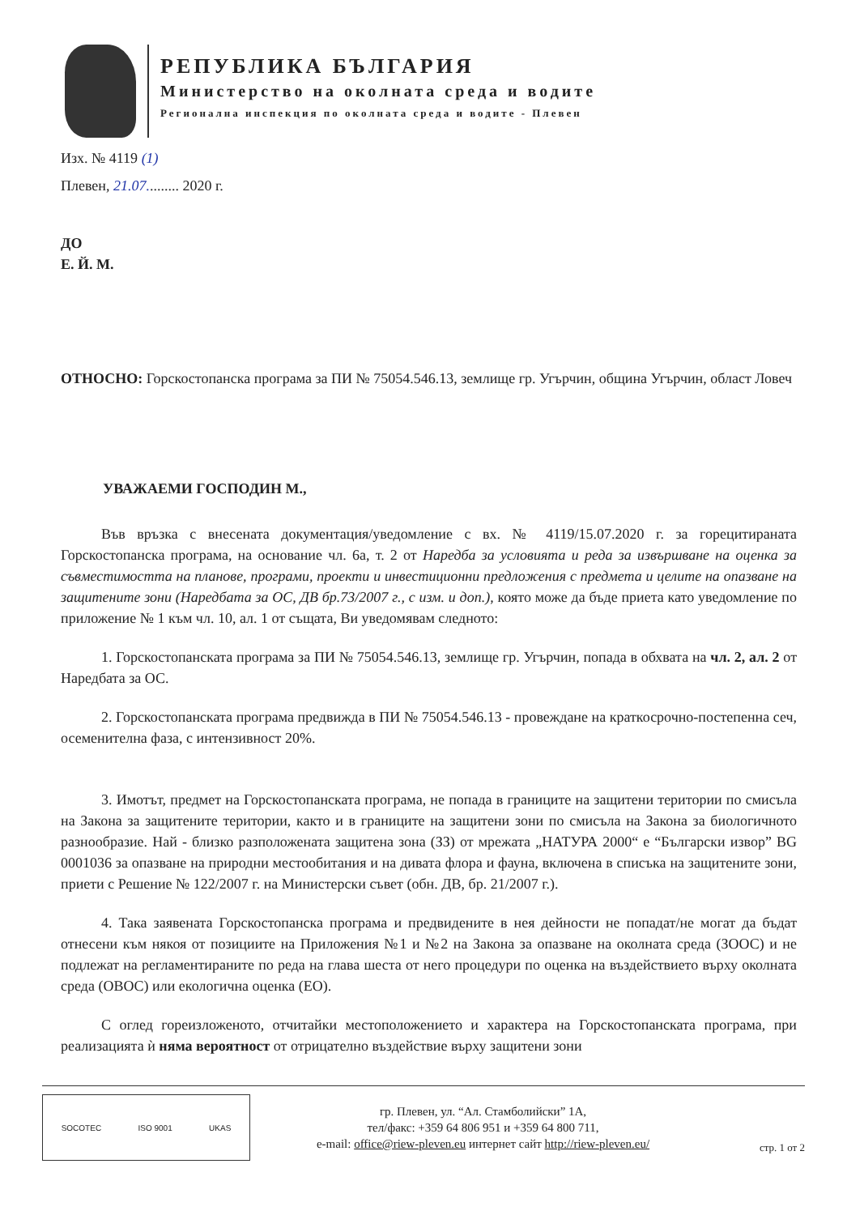РЕПУБЛИКА БЪЛГАРИЯ
Министерство на околната среда и водите
Регионална инспекция по околната среда и водите - Плевен
Изх. № 4119 (1)
Плевен, 21.07......... 2020 г.
ДО
Е. Й. М.
ОТНОСНО: Горскостопанска програма за ПИ № 75054.546.13, землище гр. Угърчин, община Угърчин, област Ловеч
УВАЖАЕМИ ГОСПОДИН М.,
Във връзка с внесената документация/уведомление с вх. № 4119/15.07.2020 г. за горецитираната Горскостопанска програма, на основание чл. 6а, т. 2 от Наредба за условията и реда за извършване на оценка за съвместимостта на планове, програми, проекти и инвестиционни предложения с предмета и целите на опазване на защитените зони (Наредбата за ОС, ДВ бр.73/2007 г., с изм. и доп.), която може да бъде приета като уведомление по приложение № 1 към чл. 10, ал. 1 от същата, Ви уведомявам следното:
1. Горскостопанската програма за ПИ № 75054.546.13, землище гр. Угърчин, попада в обхвата на чл. 2, ал. 2 от Наредбата за ОС.
2. Горскостопанската програма предвижда в ПИ № 75054.546.13 - провеждане на краткосрочно-постепенна сеч, осеменителна фаза, с интензивност 20%.
3. Имотът, предмет на Горскостопанската програма, не попада в границите на защитени територии по смисъла на Закона за защитените територии, както и в границите на защитени зони по смисъла на Закона за биологичното разнообразие. Най - близко разположената защитена зона (ЗЗ) от мрежата „НАТУРА 2000“ е “Български извор” BG 0001036 за опазване на природни местообитания и на дивата флора и фауна, включена в списъка на защитените зони, приети с Решение № 122/2007 г. на Министерски съвет (обн. ДВ, бр. 21/2007 г.).
4. Така заявената Горскостопанска програма и предвидените в нея дейности не попадат/не могат да бъдат отнесени към някоя от позициите на Приложения №1 и №2 на Закона за опазване на околната среда (ЗООС) и не подлежат на регламентираните по реда на глава шеста от него процедури по оценка на въздействието върху околната среда (ОВОС) или екологична оценка (ЕО).
С оглед гореизложеното, отчитайки местоположението и характера на Горскостопанската програма, при реализацията ѝ няма вероятност от отрицателно въздействие върху защитени зони
SOCOTEC ISO 9001 UKAS
гр. Плевен, ул. “Ал. Стамболийски” 1А,
тел/факс: +359 64 806 951 и +359 64 800 711,
e-mail: office@riew-pleven.eu интернет сайт http://riew-pleven.eu/
стр. 1 от 2